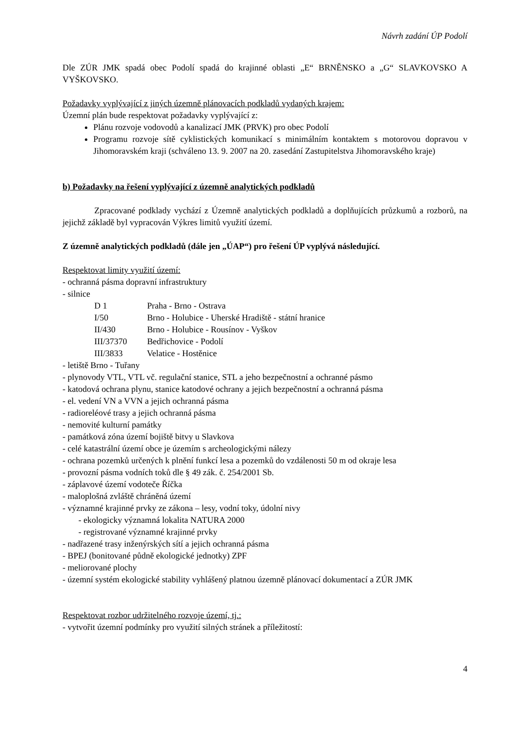Návrh zadání ÚP Podolí
Dle ZÚR JMK spadá obec Podolí spadá do krajinné oblasti „E“ BRNĚNSKO a „G“ SLAVKOVSKO A VYŠKOVSKO.
Požadavky vyplývající z jiných územně plánovacích podkladů vydaných krajem:
Územní plán bude respektovat požadavky vyplývající z:
Plánu rozvoje vodovodů a kanalizací JMK (PRVK) pro obec Podolí
Programu rozvoje sítě cyklistických komunikací s minimálním kontaktem s motorovou dopravou v Jihomoravském kraji (schváleno 13. 9. 2007 na 20. zasedání Zastupitelstva Jihomoravského kraje)
b) Požadavky na řešení vyplývající z územně analytických podkladů
Zpracované podklady vychází z Územně analytických podkladů a doplňujících průzkumů a rozborů, na jejichž základě byl vypracován Výkres limitů využití území.
Z územně analytických podkladů (dále jen „ÚAP“) pro řešení ÚP vyplývá následující.
Respektovat limity využití území:
- ochranná pásma dopravní infrastruktury
- silnice
D 1 Praha - Brno - Ostrava
I/50 Brno - Holubice - Uherské Hradiště - státní hranice
II/430 Brno - Holubice - Rousínov - Vyškov
III/37370 Bedřichovice - Podolí
III/3833 Velatice - Hostěnice
- letiště Brno - Tuřany
- plynovody VTL, VTL vč. regulační stanice, STL a jeho bezpečnostní a ochranné pásmo
- katodová ochrana plynu, stanice katodové ochrany a jejich bezpečnostní a ochranná pásma
- el. vedení VN a VVN a jejich ochranná pásma
- radioreléové trasy a jejich ochranná pásma
- nemovité kulturní památky
- památková zóna území bojiště bitvy u Slavkova
- celé katastrální území obce je územím s archeologickými nálezy
- ochrana pozemků určených k plnění funkcí lesa a pozemků do vzdálenosti 50 m od okraje lesa
- provozní pásma vodních toků dle § 49 zák. č. 254/2001 Sb.
- záplavové území vodoteče Říčka
- maloplošná zvláště chráněná území
- významné krajinné prvky ze zákona – lesy, vodní toky, údolní nivy
- ekologicky významná lokalita NATURA 2000
- registrované významné krajinné prvky
- nadřazené trasy inženýrských sítí a jejich ochranná pásma
- BPEJ (bonitované půdně ekologické jednotky) ZPF
- meliorované plochy
- územní systém ekologické stability vyhlášený platnou územně plánovací dokumentací a ZÚR JMK
Respektovat rozbor udržitelného rozvoje území, tj.:
- vytvořit územní podmínky pro využití silných stránek a příležitostí:
4